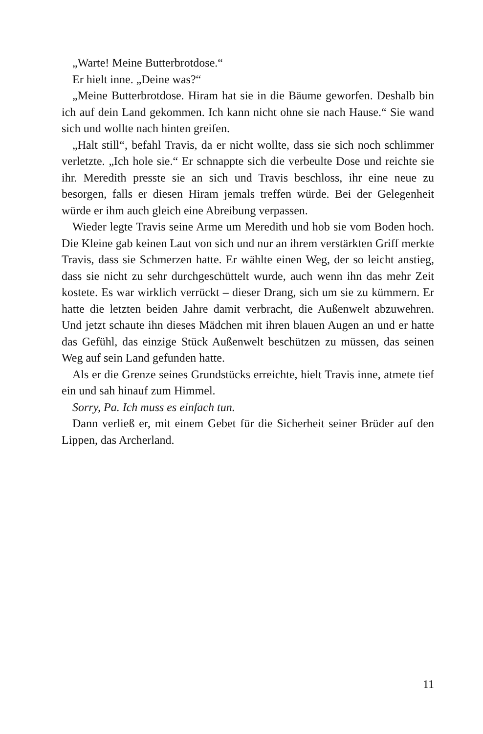„Warte! Meine Butterbrotdose.“
Er hielt inne. „Deine was?“
„Meine Butterbrotdose. Hiram hat sie in die Bäume geworfen. Deshalb bin ich auf dein Land gekommen. Ich kann nicht ohne sie nach Hause.“ Sie wand sich und wollte nach hinten greifen.
„Halt still“, befahl Travis, da er nicht wollte, dass sie sich noch schlimmer verletzte. „Ich hole sie.“ Er schnappte sich die verbeulte Dose und reichte sie ihr. Meredith presste sie an sich und Travis beschloss, ihr eine neue zu besorgen, falls er diesen Hiram jemals treffen würde. Bei der Gelegenheit würde er ihm auch gleich eine Abreibung verpassen.
Wieder legte Travis seine Arme um Meredith und hob sie vom Boden hoch. Die Kleine gab keinen Laut von sich und nur an ihrem verstärkten Griff merkte Travis, dass sie Schmerzen hatte. Er wählte einen Weg, der so leicht anstieg, dass sie nicht zu sehr durchgeschüttelt wurde, auch wenn ihn das mehr Zeit kostete. Es war wirklich verrückt – dieser Drang, sich um sie zu kümmern. Er hatte die letzten beiden Jahre damit verbracht, die Außenwelt abzuwehren. Und jetzt schaute ihn dieses Mädchen mit ihren blauen Augen an und er hatte das Gefühl, das einzige Stück Außenwelt beschützen zu müssen, das seinen Weg auf sein Land gefunden hatte.
Als er die Grenze seines Grundstücks erreichte, hielt Travis inne, atmete tief ein und sah hinauf zum Himmel.
Sorry, Pa. Ich muss es einfach tun.
Dann verließ er, mit einem Gebet für die Sicherheit seiner Brüder auf den Lippen, das Archerland.
11